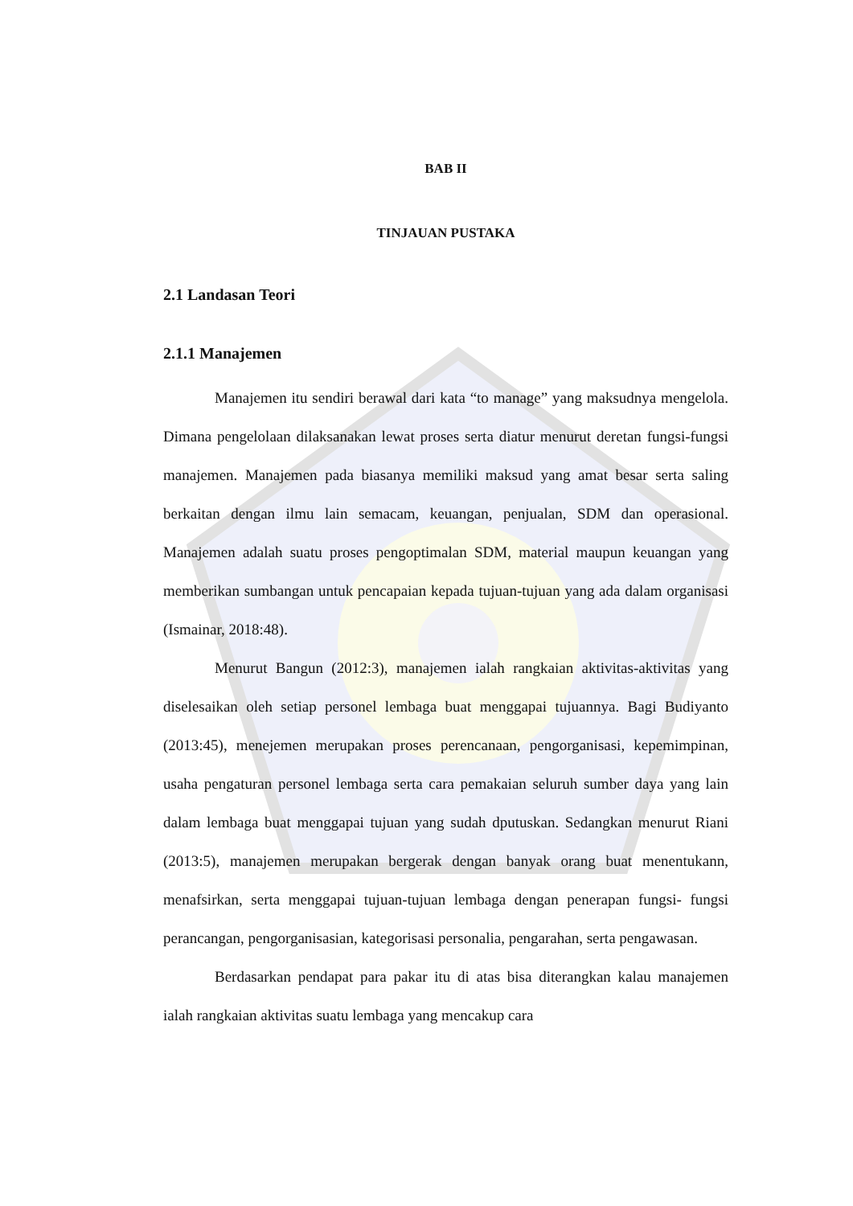BAB II
TINJAUAN PUSTAKA
2.1 Landasan Teori
2.1.1 Manajemen
Manajemen itu sendiri berawal dari kata “to manage” yang maksudnya mengelola. Dimana pengelolaan dilaksanakan lewat proses serta diatur menurut deretan fungsi-fungsi manajemen. Manajemen pada biasanya memiliki maksud yang amat besar serta saling berkaitan dengan ilmu lain semacam, keuangan, penjualan, SDM dan operasional. Manajemen adalah suatu proses pengoptimalan SDM, material maupun keuangan yang memberikan sumbangan untuk pencapaian kepada tujuan-tujuan yang ada dalam organisasi (Ismainar, 2018:48).
Menurut Bangun (2012:3), manajemen ialah rangkaian aktivitas-aktivitas yang diselesaikan oleh setiap personel lembaga buat menggapai tujuannya. Bagi Budiyanto (2013:45), menejemen merupakan proses perencanaan, pengorganisasi, kepemimpinan, usaha pengaturan personel lembaga serta cara pemakaian seluruh sumber daya yang lain dalam lembaga buat menggapai tujuan yang sudah dputuskan. Sedangkan menurut Riani (2013:5), manajemen merupakan bergerak dengan banyak orang buat menentukann, menafsirkan, serta menggapai tujuan-tujuan lembaga dengan penerapan fungsi- fungsi perancangan, pengorganisasian, kategorisasi personalia, pengarahan, serta pengawasan.
Berdasarkan pendapat para pakar itu di atas bisa diterangkan kalau manajemen ialah rangkaian aktivitas suatu lembaga yang mencakup cara